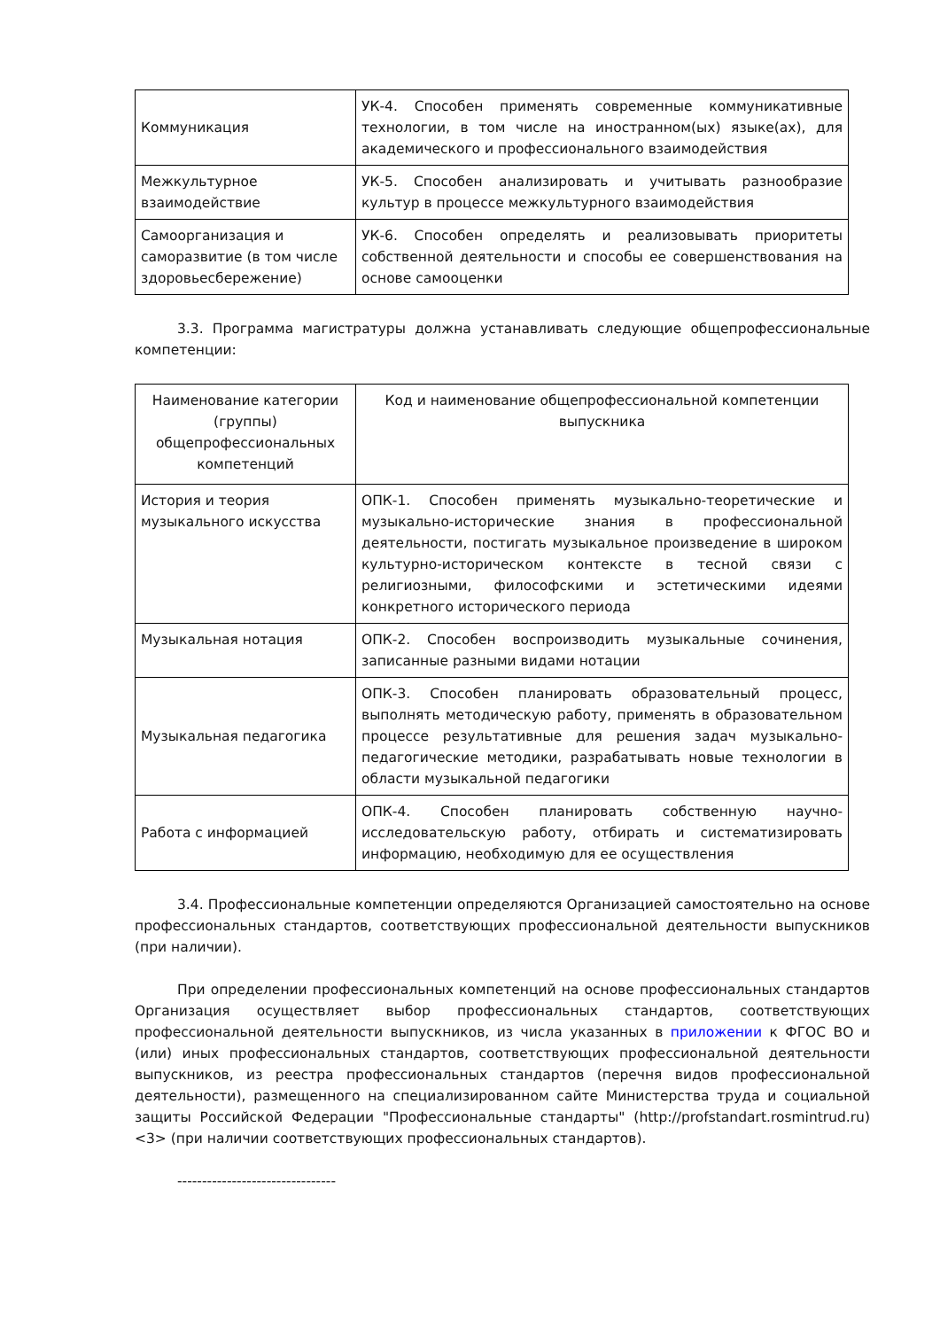| Коммуникация | УК-4. Способен применять современные коммуникативные технологии, в том числе на иностранном(ых) языке(ах), для академического и профессионального взаимодействия |
| Межкультурное взаимодействие | УК-5. Способен анализировать и учитывать разнообразие культур в процессе межкультурного взаимодействия |
| Самоорганизация и саморазвитие (в том числе здоровьесбережение) | УК-6. Способен определять и реализовывать приоритеты собственной деятельности и способы ее совершенствования на основе самооценки |
3.3. Программа магистратуры должна устанавливать следующие общепрофессиональные компетенции:
| Наименование категории (группы) общепрофессиональных компетенций | Код и наименование общепрофессиональной компетенции выпускника |
| История и теория музыкального искусства | ОПК-1. Способен применять музыкально-теоретические и музыкально-исторические знания в профессиональной деятельности, постигать музыкальное произведение в широком культурно-историческом контексте в тесной связи с религиозными, философскими и эстетическими идеями конкретного исторического периода |
| Музыкальная нотация | ОПК-2. Способен воспроизводить музыкальные сочинения, записанные разными видами нотации |
| Музыкальная педагогика | ОПК-3. Способен планировать образовательный процесс, выполнять методическую работу, применять в образовательном процессе результативные для решения задач музыкально-педагогические методики, разрабатывать новые технологии в области музыкальной педагогики |
| Работа с информацией | ОПК-4. Способен планировать собственную научно-исследовательскую работу, отбирать и систематизировать информацию, необходимую для ее осуществления |
3.4. Профессиональные компетенции определяются Организацией самостоятельно на основе профессиональных стандартов, соответствующих профессиональной деятельности выпускников (при наличии).
При определении профессиональных компетенций на основе профессиональных стандартов Организация осуществляет выбор профессиональных стандартов, соответствующих профессиональной деятельности выпускников, из числа указанных в приложении к ФГОС ВО и (или) иных профессиональных стандартов, соответствующих профессиональной деятельности выпускников, из реестра профессиональных стандартов (перечня видов профессиональной деятельности), размещенного на специализированном сайте Министерства труда и социальной защиты Российской Федерации "Профессиональные стандарты" (http://profstandart.rosmintrud.ru) <3> (при наличии соответствующих профессиональных стандартов).
--------------------------------